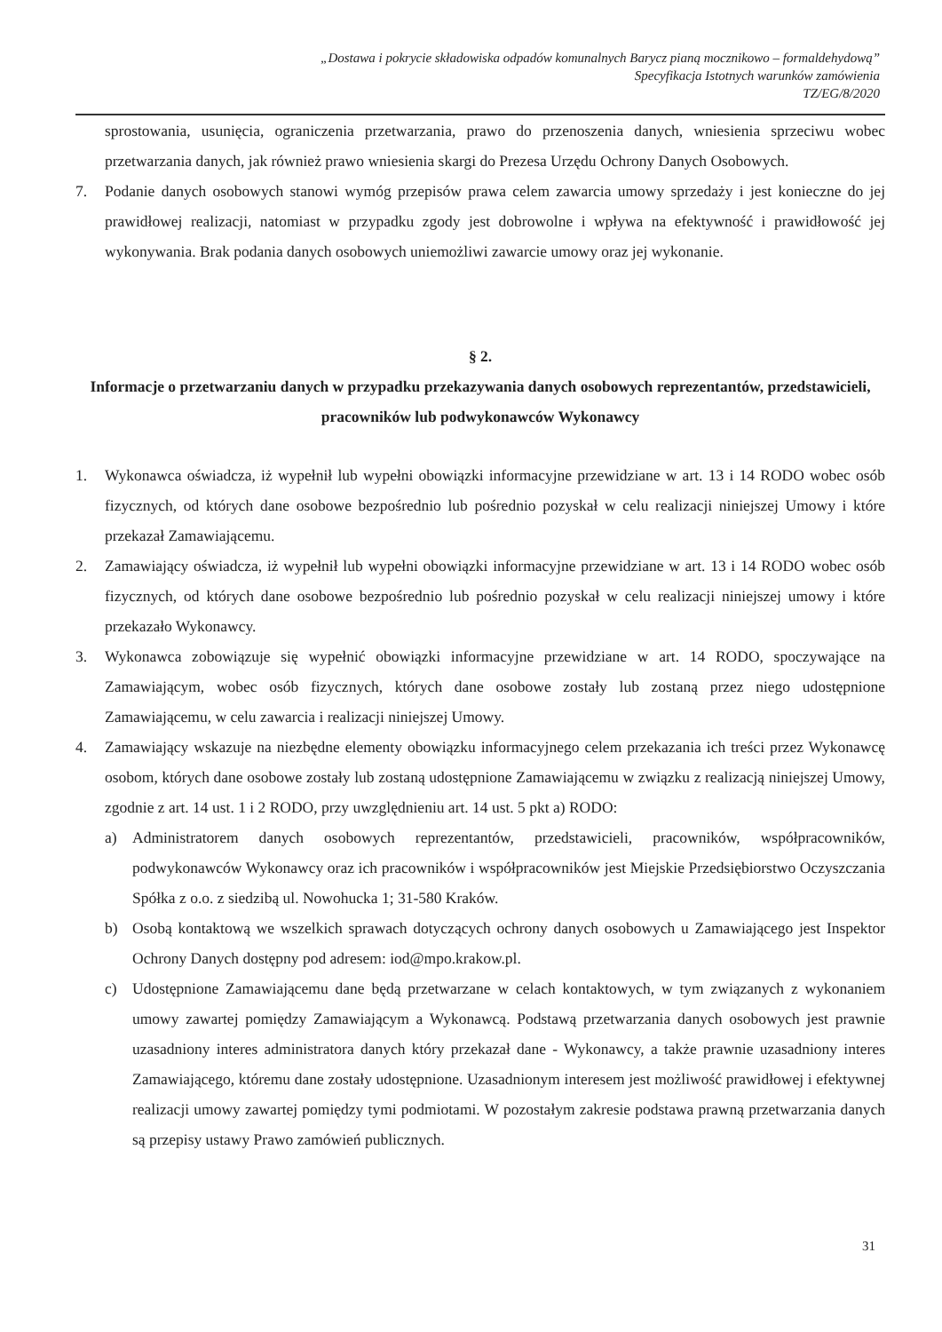„Dostawa i pokrycie składowiska odpadów komunalnych Barycz pianą mocznikowo – formaldehydową”
Specyfikacja Istotnych warunków zamówienia
TZ/EG/8/2020
sprostowania, usunięcia, ograniczenia przetwarzania, prawo do przenoszenia danych, wniesienia sprzeciwu wobec przetwarzania danych, jak również prawo wniesienia skargi do Prezesa Urzędu Ochrony Danych Osobowych.
7. Podanie danych osobowych stanowi wymóg przepisów prawa celem zawarcia umowy sprzedaży i jest konieczne do jej prawidłowej realizacji, natomiast w przypadku zgody jest dobrowolne i wpływa na efektywność i prawidłowość jej wykonywania. Brak podania danych osobowych uniemożliwi zawarcie umowy oraz jej wykonanie.
§ 2.
Informacje o przetwarzaniu danych w przypadku przekazywania danych osobowych reprezentantów, przedstawicieli, pracowników lub podwykonawców Wykonawcy
1. Wykonawca oświadcza, iż wypełnił lub wypełni obowiązki informacyjne przewidziane w art. 13 i 14 RODO wobec osób fizycznych, od których dane osobowe bezpośrednio lub pośrednio pozyskał w celu realizacji niniejszej Umowy i które przekazał Zamawiającemu.
2. Zamawiający oświadcza, iż wypełnił lub wypełni obowiązki informacyjne przewidziane w art. 13 i 14 RODO wobec osób fizycznych, od których dane osobowe bezpośrednio lub pośrednio pozyskał w celu realizacji niniejszej umowy i które przekazało Wykonawcy.
3. Wykonawca zobowiązuje się wypełnić obowiązki informacyjne przewidziane w art. 14 RODO, spoczywające na Zamawiającym, wobec osób fizycznych, których dane osobowe zostały lub zostaną przez niego udostępnione Zamawiającemu, w celu zawarcia i realizacji niniejszej Umowy.
4. Zamawiający wskazuje na niezbędne elementy obowiązku informacyjnego celem przekazania ich treści przez Wykonawcę osobom, których dane osobowe zostały lub zostaną udostępnione Zamawiającemu w związku z realizacją niniejszej Umowy, zgodnie z art. 14 ust. 1 i 2 RODO, przy uwzględnieniu art. 14 ust. 5 pkt a) RODO:
a) Administratorem danych osobowych reprezentantów, przedstawicieli, pracowników, współpracowników, podwykonawców Wykonawcy oraz ich pracowników i współpracowników jest Miejskie Przedsiębiorstwo Oczyszczania Spółka z o.o. z siedzibą ul. Nowohucka 1; 31-580 Kraków.
b) Osobą kontaktową we wszelkich sprawach dotyczących ochrony danych osobowych u Zamawiającego jest Inspektor Ochrony Danych dostępny pod adresem: iod@mpo.krakow.pl.
c) Udostępnione Zamawiającemu dane będą przetwarzane w celach kontaktowych, w tym związanych z wykonaniem umowy zawartej pomiędzy Zamawiającym a Wykonawcą. Podstawą przetwarzania danych osobowych jest prawnie uzasadniony interes administratora danych który przekazał dane - Wykonawcy, a także prawnie uzasadniony interes Zamawiającego, któremu dane zostały udostępnione. Uzasadnionym interesem jest możliwość prawidłowej i efektywnej realizacji umowy zawartej pomiędzy tymi podmiotami. W pozostałym zakresie podstawa prawną przetwarzania danych są przepisy ustawy Prawo zamówień publicznych.
31